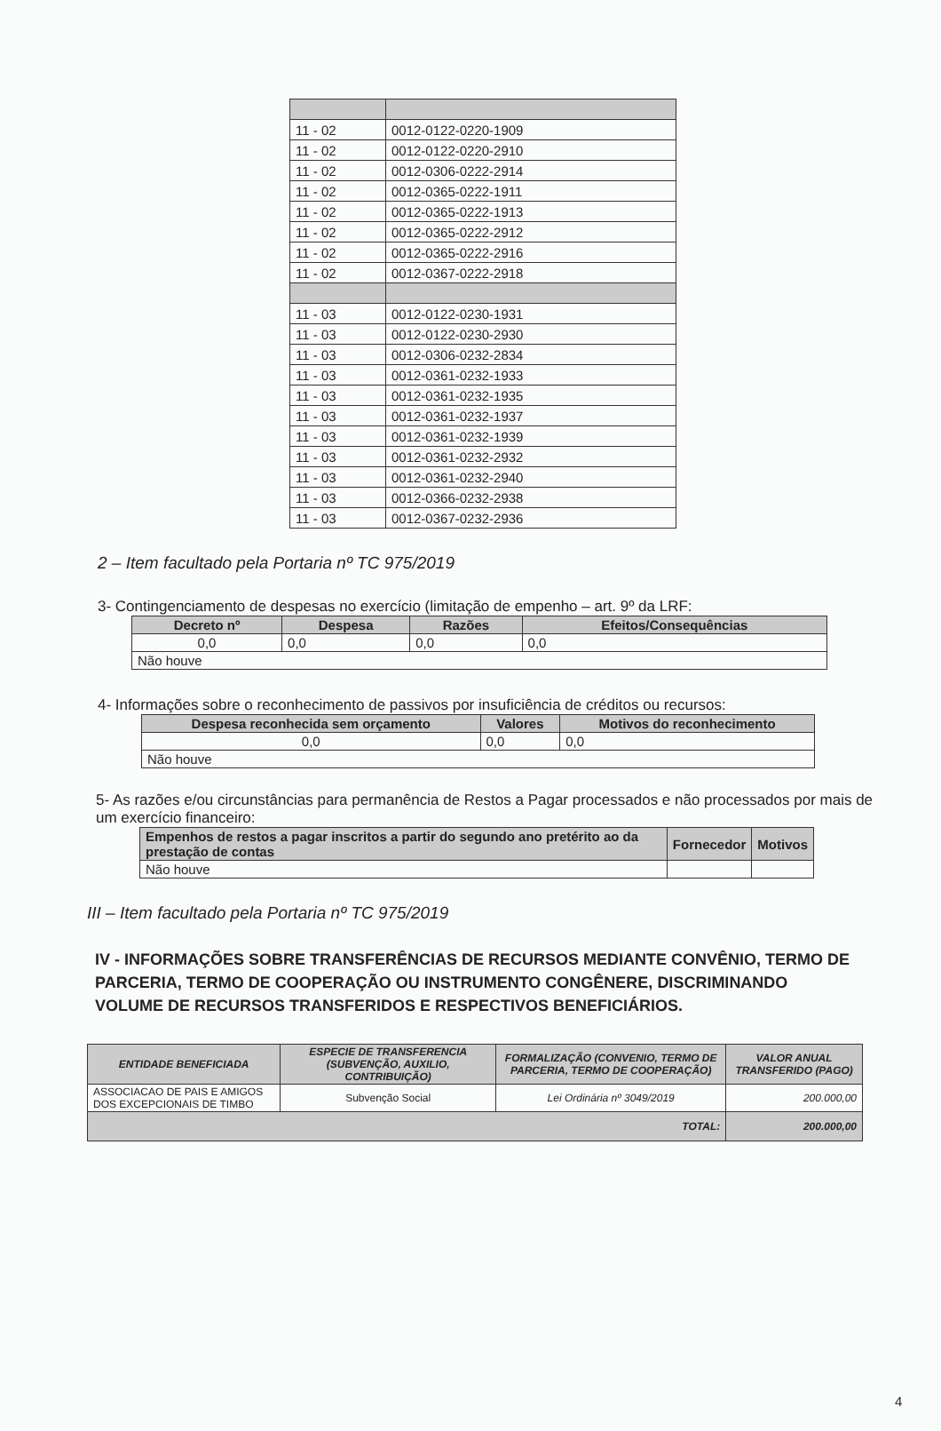| 11 - 02 | 0012-0122-0220-1909 |
| 11 - 02 | 0012-0122-0220-2910 |
| 11 - 02 | 0012-0306-0222-2914 |
| 11 - 02 | 0012-0365-0222-1911 |
| 11 - 02 | 0012-0365-0222-1913 |
| 11 - 02 | 0012-0365-0222-2912 |
| 11 - 02 | 0012-0365-0222-2916 |
| 11 - 02 | 0012-0367-0222-2918 |
| 11 - 03 | 0012-0122-0230-1931 |
| 11 - 03 | 0012-0122-0230-2930 |
| 11 - 03 | 0012-0306-0232-2834 |
| 11 - 03 | 0012-0361-0232-1933 |
| 11 - 03 | 0012-0361-0232-1935 |
| 11 - 03 | 0012-0361-0232-1937 |
| 11 - 03 | 0012-0361-0232-1939 |
| 11 - 03 | 0012-0361-0232-2932 |
| 11 - 03 | 0012-0361-0232-2940 |
| 11 - 03 | 0012-0366-0232-2938 |
| 11 - 03 | 0012-0367-0232-2936 |
2 – Item facultado pela Portaria nº TC 975/2019
3- Contingenciamento de despesas no exercício (limitação de empenho – art. 9º da LRF:
| Decreto nº | Despesa | Razões | Efeitos/Consequências |
| --- | --- | --- | --- |
| 0,0 | 0,0 | 0,0 | 0,0 |
| Não houve | | | |
4- Informações sobre o reconhecimento de passivos por insuficiência de créditos ou recursos:
| Despesa reconhecida sem orçamento | Valores | Motivos do reconhecimento |
| --- | --- | --- |
| 0,0 | 0,0 | 0,0 |
| Não houve | | |
5- As razões e/ou circunstâncias para permanência de Restos a Pagar processados e não processados por mais de um exercício financeiro:
| Empenhos de restos a pagar inscritos a partir do segundo ano pretérito ao da prestação de contas | Fornecedor | Motivos |
| --- | --- | --- |
| Não houve | | |
III – Item facultado pela Portaria nº TC 975/2019
IV - INFORMAÇÕES SOBRE TRANSFERÊNCIAS DE RECURSOS MEDIANTE CONVÊNIO, TERMO DE PARCERIA, TERMO DE COOPERAÇÃO OU INSTRUMENTO CONGÊNERE, DISCRIMINANDO VOLUME DE RECURSOS TRANSFERIDOS E RESPECTIVOS BENEFICIÁRIOS.
| ENTIDADE BENEFICIADA | ESPECIE DE TRANSFERENCIA (SUBVENÇÃO, AUXILIO, CONTRIBUIÇÃO) | FORMALIZAÇÃO (CONVENIO, TERMO DE PARCERIA, TERMO DE COOPERAÇÃO) | VALOR ANUAL TRANSFERIDO (PAGO) |
| --- | --- | --- | --- |
| ASSOCIACAO DE PAIS E AMIGOS DOS EXCEPCIONAIS DE TIMBO | Subvenção Social | Lei Ordinária nº 3049/2019 | 200.000,00 |
| TOTAL: | | | 200.000,00 |
4